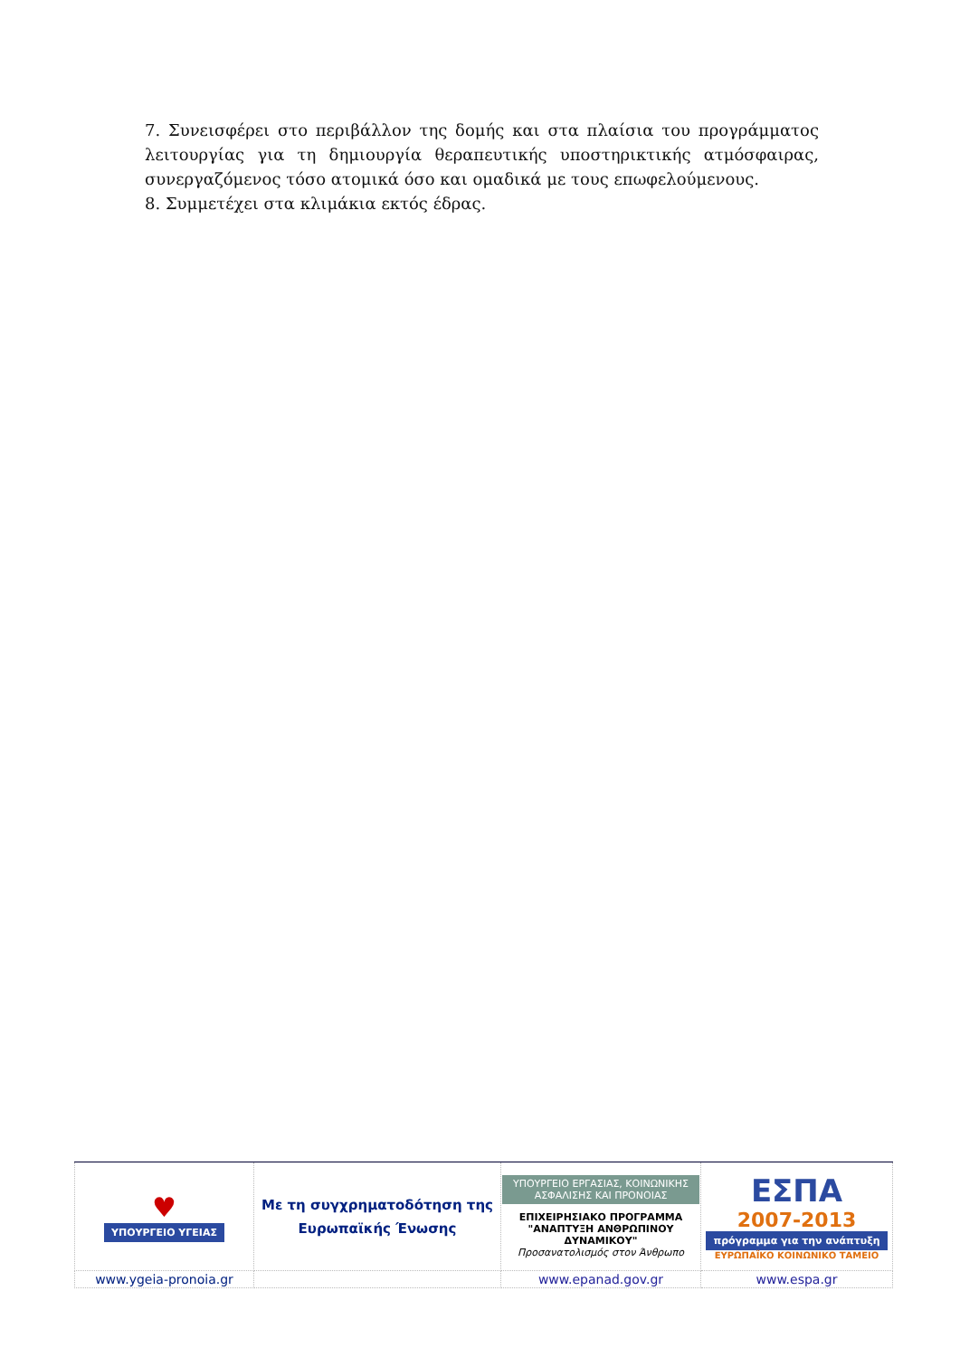7. Συνεισφέρει στο περιβάλλον της δομής και στα πλαίσια του προγράμματος λειτουργίας για τη δημιουργία θεραπευτικής υποστηρικτικής ατμόσφαιρας, συνεργαζόμενος τόσο ατομικά όσο και ομαδικά με τους επωφελούμενους.
8. Συμμετέχει στα κλιμάκια εκτός έδρας.
| ♥ ΥΠΟΥΡΓΕΙΟ ΥΓΕΙΑΣ | Με τη συγχρηματοδότηση της Ευρωπαϊκής Ένωσης | ΥΠΟΥΡΓΕΙΟ ΕΡΓΑΣΙΑΣ, ΚΟΙΝΩΝΙΚΗΣ ΑΣΦΑΛΙΣΗΣ ΚΑΙ ΠΡΟΝΟΙΑΣ ΕΠΙΧΕΙΡΗΣΙΑΚΟ ΠΡΟΓΡΑΜΜΑ "ΑΝΑΠΤΥΞΗ ΑΝΘΡΩΠΙΝΟΥ ΔΥΝΑΜΙΚΟΥ" Προσανατολισμός στον Άνθρωπο | ΕΣΠΑ 2007-2013 πρόγραμμα για την ανάπτυξη ΕΥΡΩΠΑΪΚΟ ΚΟΙΝΩΝΙΚΟ ΤΑΜΕΙΟ |
| www.ygeia-pronoia.gr | | www.epanad.gov.gr | www.espa.gr |